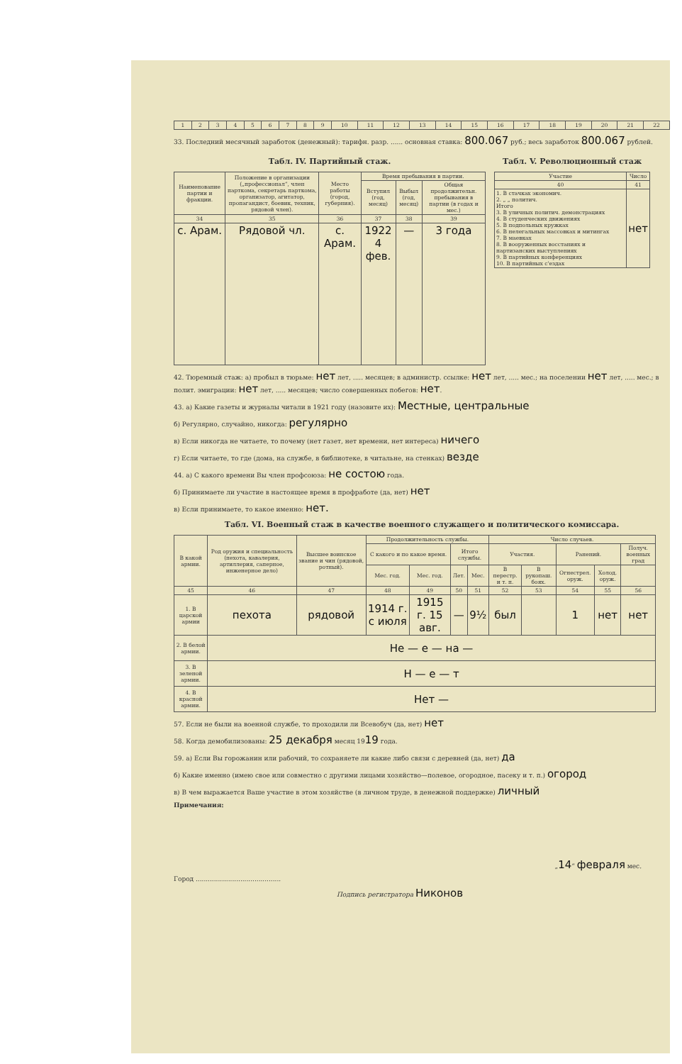| 1 | 2 | 3 | 4 | 5 | 6 | 7 | 8 | 9 | 10 | 11 | 12 | 13 | 14 | 15 | 16 | 17 | 18 | 19 | 20 | 21 | 22 |
33. Последний месячный заработок (денежный): тарифн. разр. ...... основная ставка: 800.067 руб.; весь заработок 800.067 рублей.
Табл. IV. Партийный стаж.
| Наименование партии и фракции. | Положение в организации („профессионал“, член парткома, секретарь парткома, организатор, агитатор, пропагандист, боевик, техник, рядовой член). | Место работы (город, губерния). | Время пребывания в партии. | | |
| --- | --- | --- | --- | --- | --- |
| | | | Вступил (год, месяц) | Выбыл (год, месяц) | Общая продолжительн. пребывания в партии (в годах и мес.) |
| 34 | 35 | 36 | 37 | 38 | 39 |
| с. Арам. | Рядовой чл. | с. Арам. | 1922 4 фев. | — | 3 года |
Табл. V. Революционный стаж
| Участие | Число |
| --- | --- |
| 40 | 41 |
| 1. В стачках экономич. 2. „ „ политич. Итого 3. В уличных политич. демонстрациях 4. В студенческих движениях 5. В подпольных кружках 6. В нелегальных массовках и митингах 7. В маевках 8. В вооруженных восстаниях и партизанских выступлениях 9. В партийных конференциях 10. В партийных с'ездах | нет |
42. Тюремный стаж: а) пробыл в тюрьме: нет лет, ..... месяцев; в администр. ссылке: нет лет, ..... мес.; на поселении нет лет, ..... мес.; в полит. эмиграции: нет лет, ..... месяцев; число совершенных побегов: нет.
43. а) Какие газеты и журналы читали в 1921 году (назовите их): Местные, центральные
б) Регулярно, случайно, никогда: регулярно
в) Если никогда не читаете, то почему (нет газет, нет времени, нет интереса) ничего
г) Если читаете, то где (дома, на службе, в библиотеке, в читальне, на стенках) везде
44. а) С какого времени Вы член профсоюза: не состою года.
б) Принимаете ли участие в настоящее время в профработе (да, нет) нет
в) Если принимаете, то какое именно: нет.
Табл. VI. Военный стаж в качестве военного служащего и политического комиссара.
| В какой армии. | Род оружия и специальность (пехота, кавалерия, артиллерия, саперное, инженерное дело) | Высшее воинское звание и чин (рядовой, ротный). | Продолжительность службы. | | | | Число случаев. | | | | |
| --- | --- | --- | --- | --- | --- | --- | --- | --- | --- | --- | --- |
| | | | С какого и по какое время. | | Итого службы. | | Участия. | | Ранений. | | Получ. военных град |
| | | | Мес. год. | Мес. год. | Лет. | Мес. | В перестр. и т. п. | В рукопаш. боях. | Огнестрел. оруж. | Холод. оруж. | |
| 45 | 46 | 47 | 48 | 49 | 50 | 51 | 52 | 53 | 54 | 55 | 56 |
| 1. В царской армии | пехота | рядовой | 1914 г. с июля | 1915 г. 15 авг. | — | 9½ | был | | 1 | нет | нет |
| 2. В белой армии. | Не — е — на — | | | | | | | | | | |
| 3. В зеленой армии. | Н — е — т | | | | | | | | | | |
| 4. В красной армии. | Нет — | | | | | | | | | | |
57. Если не были на военной службе, то проходили ли Всевобуч (да, нет) нет
58. Когда демобилизованы: 25 декабря месяц 1919 года.
59. а) Если Вы горожанин или рабочий, то сохраняете ли какие либо связи с деревней (да, нет) да
б) Какие именно (имею свое или совместно с другими лицами хозяйство—полевое, огородное, пасеку и т. п.) огород
в) В чем выражается Ваше участие в этом хозяйстве (в личном труде, в денежной поддержке) личный
Примечания:
„14“ февраля мес.
Город ..........................................
Подпись регистратора Никонов